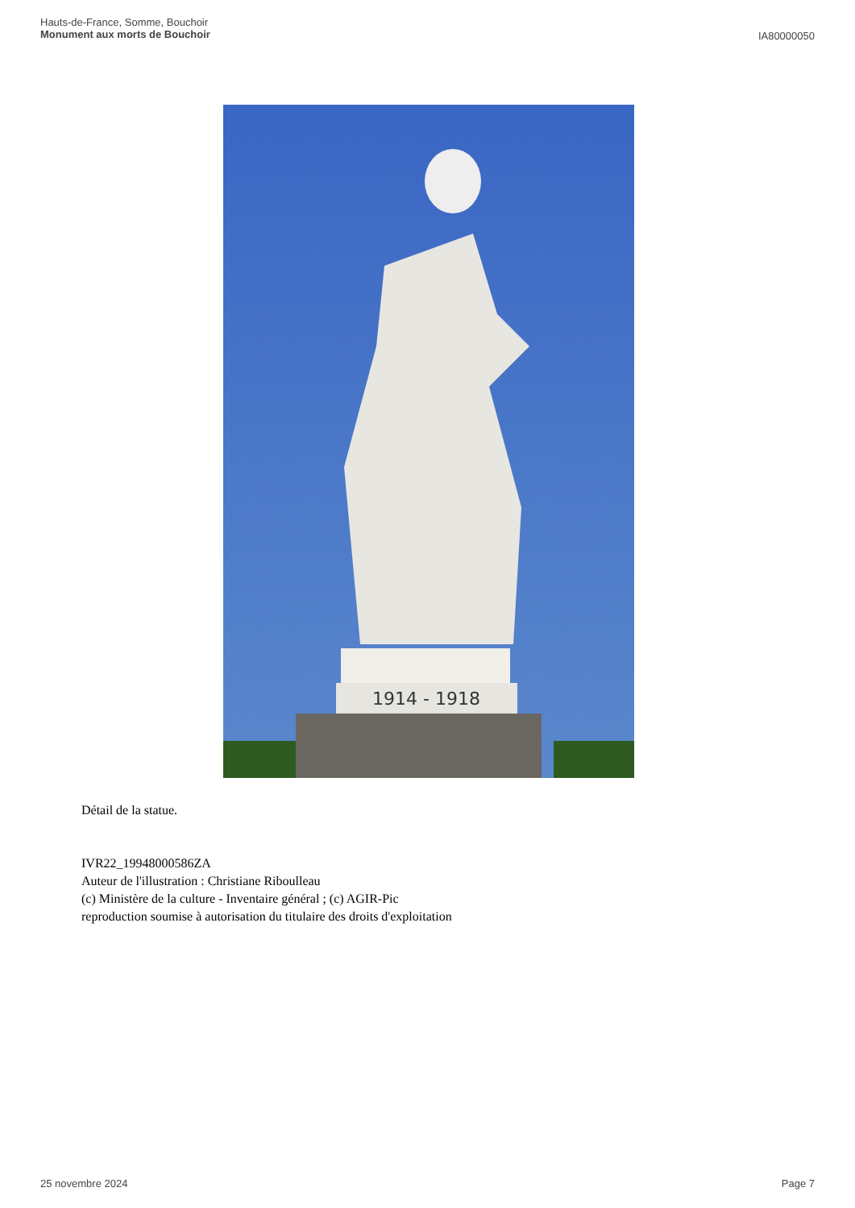Hauts-de-France, Somme, Bouchoir
Monument aux morts de Bouchoir
IA80000050
1914 - 1918
Détail de la statue.
IVR22_19948000586ZA
Auteur de l'illustration : Christiane Riboulleau
(c) Ministère de la culture - Inventaire général ; (c) AGIR-Pic
reproduction soumise à autorisation du titulaire des droits d'exploitation
25 novembre 2024 Page 7